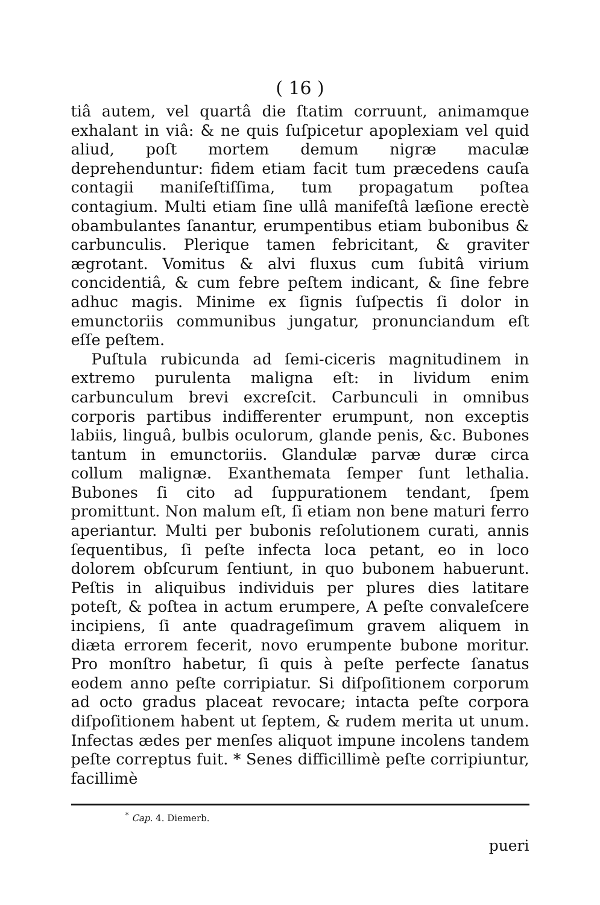( 16 )
tiâ autem, vel quartâ die ſtatim corruunt, animamque exhalant in viâ: & ne quis ſuſpicetur apoplexiam vel quid aliud, poſt mortem demum nigræ maculæ deprehenduntur: fidem etiam facit tum præcedens cauſa contagii maniſeſtiſſima, tum propagatum poſtea contagium. Multi etiam ſine ullâ manifeſtâ læſione erectè obambulantes ſanantur, erumpentibus etiam bubonibus & carbunculis. Plerique tamen febricitant, & graviter ægrotant. Vomitus & alvi fluxus cum ſubitâ virium concidentiâ, & cum febre peſtem indicant, & ſine febre adhuc magis. Minime ex ſignis ſuſpectis ſi dolor in emunctoriis communibus jungatur, pronunciandum eſt eſſe peſtem.
Puſtula rubicunda ad ſemi-ciceris magnitudinem in extremo purulenta maligna eſt: in lividum enim carbunculum brevi excreſcit. Carbunculi in omnibus corporis partibus indifferenter erumpunt, non exceptis labiis, linguâ, bulbis oculorum, glande penis, &c. Bubones tantum in emunctoriis. Glandulæ parvæ duræ circa collum malignæ. Exanthemata ſemper ſunt lethalia. Bubones ſi cito ad ſuppurationem tendant, ſpem promittunt. Non malum eſt, ſi etiam non bene maturi ferro aperiantur. Multi per bubonis reſolutionem curati, annis ſequentibus, ſi peſte infecta loca petant, eo in loco dolorem obſcurum ſentiunt, in quo bubonem habuerunt. Peſtis in aliquibus individuis per plures dies latitare poteſt, & poſtea in actum erumpere, A peſte convaleſcere incipiens, ſi ante quadrageſimum gravem aliquem in diæta errorem fecerit, novo erumpente bubone moritur. Pro monſtro habetur, ſi quis à peſte perfecte ſanatus eodem anno peſte corripiatur. Si diſpoſitionem corporum ad octo gradus placeat revocare; intacta peſte corpora diſpoſitionem habent ut ſeptem, & rudem merita ut unum. Infectas ædes per menſes aliquot impune incolens tandem peſte correptus fuit. * Senes difficillimè peſte corripiuntur, facillimè
<sup>*</sup> Cap. 4. Diemerb.
pueri